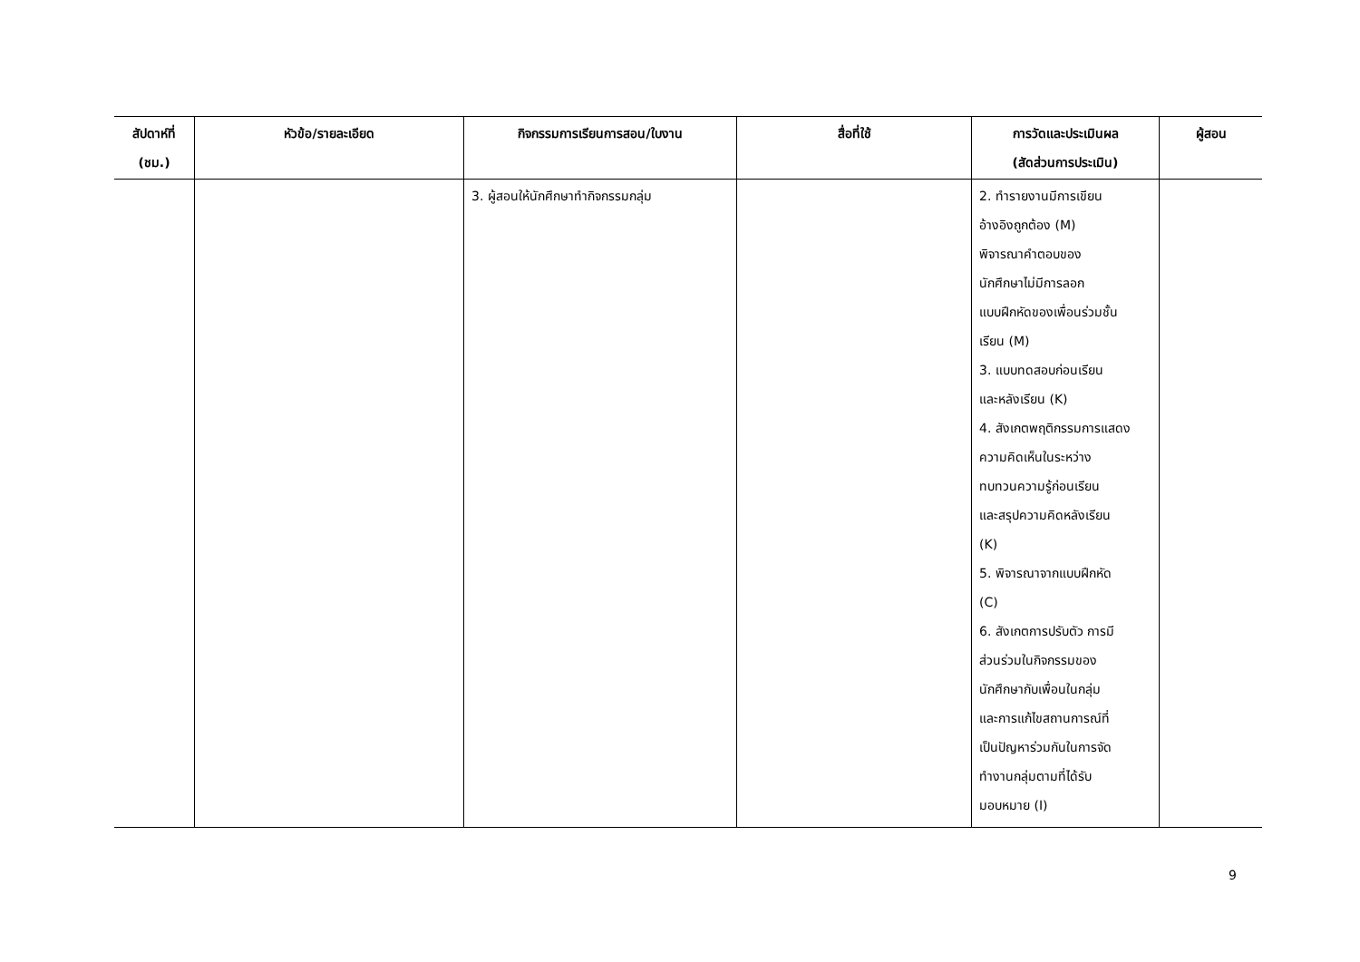| สัปดาห์ที่ (ชม.) | หัวข้อ/รายละเอียด | กิจกรรมการเรียนการสอน/ใบงาน | สื่อที่ใช้ | การวัดและประเมินผล (สัดส่วนการประเมิน) | ผู้สอน |
| --- | --- | --- | --- | --- | --- |
| | | 3. ผู้สอนให้นักศึกษาทำกิจกรรมกลุ่ม | | 2. ทำรายงานมีการเขียน อ้างอิงถูกต้อง (M) พิจารณาคำตอบของ นักศึกษาไม่มีการลอก แบบฝึกหัดของเพื่อนร่วมชั้น เรียน (M) 3. แบบทดสอบก่อนเรียน และหลังเรียน (K) 4. สังเกตพฤติกรรมการแสดง ความคิดเห็นในระหว่าง ทบทวนความรู้ก่อนเรียน และสรุปความคิดหลังเรียน (K) 5. พิจารณาจากแบบฝึกหัด (C) 6. สังเกตการปรับตัว การมี ส่วนร่วมในกิจกรรมของ นักศึกษากับเพื่อนในกลุ่ม และการแก้ไขสถานการณ์ที่ เป็นปัญหาร่วมกันในการจัด ทำงานกลุ่มตามที่ได้รับ มอบหมาย (I) | |
9